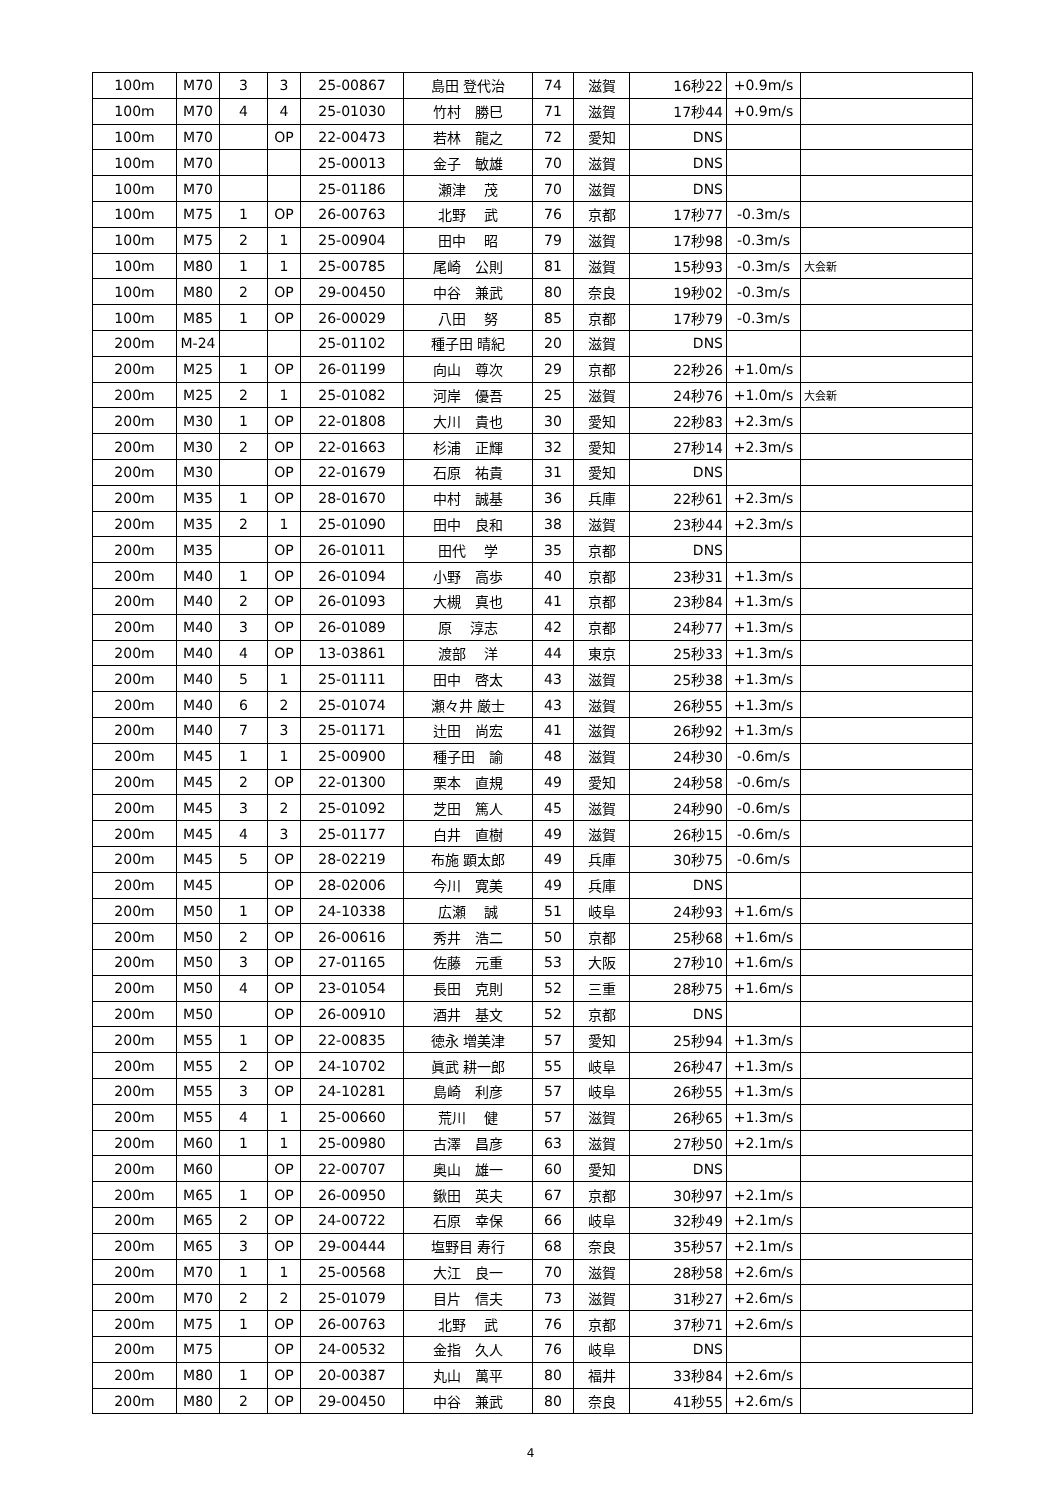| 100m | M70 | 3 | 3 | 25-00867 | 島田 登代治 | 74 | 滋賀 | 16秒22 | +0.9m/s | |
| 100m | M70 | 4 | 4 | 25-01030 | 竹村 勝巳 | 71 | 滋賀 | 17秒44 | +0.9m/s | |
| 100m | M70 | | OP | 22-00473 | 若林 龍之 | 72 | 愛知 | DNS | | |
| 100m | M70 | | | 25-00013 | 金子 敏雄 | 70 | 滋賀 | DNS | | |
| 100m | M70 | | | 25-01186 | 瀬津 茂 | 70 | 滋賀 | DNS | | |
| 100m | M75 | 1 | OP | 26-00763 | 北野 武 | 76 | 京都 | 17秒77 | -0.3m/s | |
| 100m | M75 | 2 | 1 | 25-00904 | 田中 昭 | 79 | 滋賀 | 17秒98 | -0.3m/s | |
| 100m | M80 | 1 | 1 | 25-00785 | 尾崎 公則 | 81 | 滋賀 | 15秒93 | -0.3m/s | 大会新 |
| 100m | M80 | 2 | OP | 29-00450 | 中谷 兼武 | 80 | 奈良 | 19秒02 | -0.3m/s | |
| 100m | M85 | 1 | OP | 26-00029 | 八田 努 | 85 | 京都 | 17秒79 | -0.3m/s | |
| 200m | M-24 | | | 25-01102 | 種子田 晴紀 | 20 | 滋賀 | DNS | | |
| 200m | M25 | 1 | OP | 26-01199 | 向山 尊次 | 29 | 京都 | 22秒26 | +1.0m/s | |
| 200m | M25 | 2 | 1 | 25-01082 | 河岸 優吾 | 25 | 滋賀 | 24秒76 | +1.0m/s | 大会新 |
| 200m | M30 | 1 | OP | 22-01808 | 大川 貴也 | 30 | 愛知 | 22秒83 | +2.3m/s | |
| 200m | M30 | 2 | OP | 22-01663 | 杉浦 正輝 | 32 | 愛知 | 27秒14 | +2.3m/s | |
| 200m | M30 | | OP | 22-01679 | 石原 祐貴 | 31 | 愛知 | DNS | | |
| 200m | M35 | 1 | OP | 28-01670 | 中村 誠基 | 36 | 兵庫 | 22秒61 | +2.3m/s | |
| 200m | M35 | 2 | 1 | 25-01090 | 田中 良和 | 38 | 滋賀 | 23秒44 | +2.3m/s | |
| 200m | M35 | | OP | 26-01011 | 田代 学 | 35 | 京都 | DNS | | |
| 200m | M40 | 1 | OP | 26-01094 | 小野 高歩 | 40 | 京都 | 23秒31 | +1.3m/s | |
| 200m | M40 | 2 | OP | 26-01093 | 大槻 真也 | 41 | 京都 | 23秒84 | +1.3m/s | |
| 200m | M40 | 3 | OP | 26-01089 | 原 淳志 | 42 | 京都 | 24秒77 | +1.3m/s | |
| 200m | M40 | 4 | OP | 13-03861 | 渡部 洋 | 44 | 東京 | 25秒33 | +1.3m/s | |
| 200m | M40 | 5 | 1 | 25-01111 | 田中 啓太 | 43 | 滋賀 | 25秒38 | +1.3m/s | |
| 200m | M40 | 6 | 2 | 25-01074 | 瀬々井 厳士 | 43 | 滋賀 | 26秒55 | +1.3m/s | |
| 200m | M40 | 7 | 3 | 25-01171 | 辻田 尚宏 | 41 | 滋賀 | 26秒92 | +1.3m/s | |
| 200m | M45 | 1 | 1 | 25-00900 | 種子田 諭 | 48 | 滋賀 | 24秒30 | -0.6m/s | |
| 200m | M45 | 2 | OP | 22-01300 | 栗本 直規 | 49 | 愛知 | 24秒58 | -0.6m/s | |
| 200m | M45 | 3 | 2 | 25-01092 | 芝田 篤人 | 45 | 滋賀 | 24秒90 | -0.6m/s | |
| 200m | M45 | 4 | 3 | 25-01177 | 白井 直樹 | 49 | 滋賀 | 26秒15 | -0.6m/s | |
| 200m | M45 | 5 | OP | 28-02219 | 布施 顕太郎 | 49 | 兵庫 | 30秒75 | -0.6m/s | |
| 200m | M45 | | OP | 28-02006 | 今川 寛美 | 49 | 兵庫 | DNS | | |
| 200m | M50 | 1 | OP | 24-10338 | 広瀬 誠 | 51 | 岐阜 | 24秒93 | +1.6m/s | |
| 200m | M50 | 2 | OP | 26-00616 | 秀井 浩二 | 50 | 京都 | 25秒68 | +1.6m/s | |
| 200m | M50 | 3 | OP | 27-01165 | 佐藤 元重 | 53 | 大阪 | 27秒10 | +1.6m/s | |
| 200m | M50 | 4 | OP | 23-01054 | 長田 克則 | 52 | 三重 | 28秒75 | +1.6m/s | |
| 200m | M50 | | OP | 26-00910 | 酒井 基文 | 52 | 京都 | DNS | | |
| 200m | M55 | 1 | OP | 22-00835 | 徳永 増美津 | 57 | 愛知 | 25秒94 | +1.3m/s | |
| 200m | M55 | 2 | OP | 24-10702 | 眞武 耕一郎 | 55 | 岐阜 | 26秒47 | +1.3m/s | |
| 200m | M55 | 3 | OP | 24-10281 | 島崎 利彦 | 57 | 岐阜 | 26秒55 | +1.3m/s | |
| 200m | M55 | 4 | 1 | 25-00660 | 荒川 健 | 57 | 滋賀 | 26秒65 | +1.3m/s | |
| 200m | M60 | 1 | 1 | 25-00980 | 古澤 昌彦 | 63 | 滋賀 | 27秒50 | +2.1m/s | |
| 200m | M60 | | OP | 22-00707 | 奥山 雄一 | 60 | 愛知 | DNS | | |
| 200m | M65 | 1 | OP | 26-00950 | 鍬田 英夫 | 67 | 京都 | 30秒97 | +2.1m/s | |
| 200m | M65 | 2 | OP | 24-00722 | 石原 幸保 | 66 | 岐阜 | 32秒49 | +2.1m/s | |
| 200m | M65 | 3 | OP | 29-00444 | 塩野目 寿行 | 68 | 奈良 | 35秒57 | +2.1m/s | |
| 200m | M70 | 1 | 1 | 25-00568 | 大江 良一 | 70 | 滋賀 | 28秒58 | +2.6m/s | |
| 200m | M70 | 2 | 2 | 25-01079 | 目片 信夫 | 73 | 滋賀 | 31秒27 | +2.6m/s | |
| 200m | M75 | 1 | OP | 26-00763 | 北野 武 | 76 | 京都 | 37秒71 | +2.6m/s | |
| 200m | M75 | | OP | 24-00532 | 金指 久人 | 76 | 岐阜 | DNS | | |
| 200m | M80 | 1 | OP | 20-00387 | 丸山 萬平 | 80 | 福井 | 33秒84 | +2.6m/s | |
| 200m | M80 | 2 | OP | 29-00450 | 中谷 兼武 | 80 | 奈良 | 41秒55 | +2.6m/s | |
4